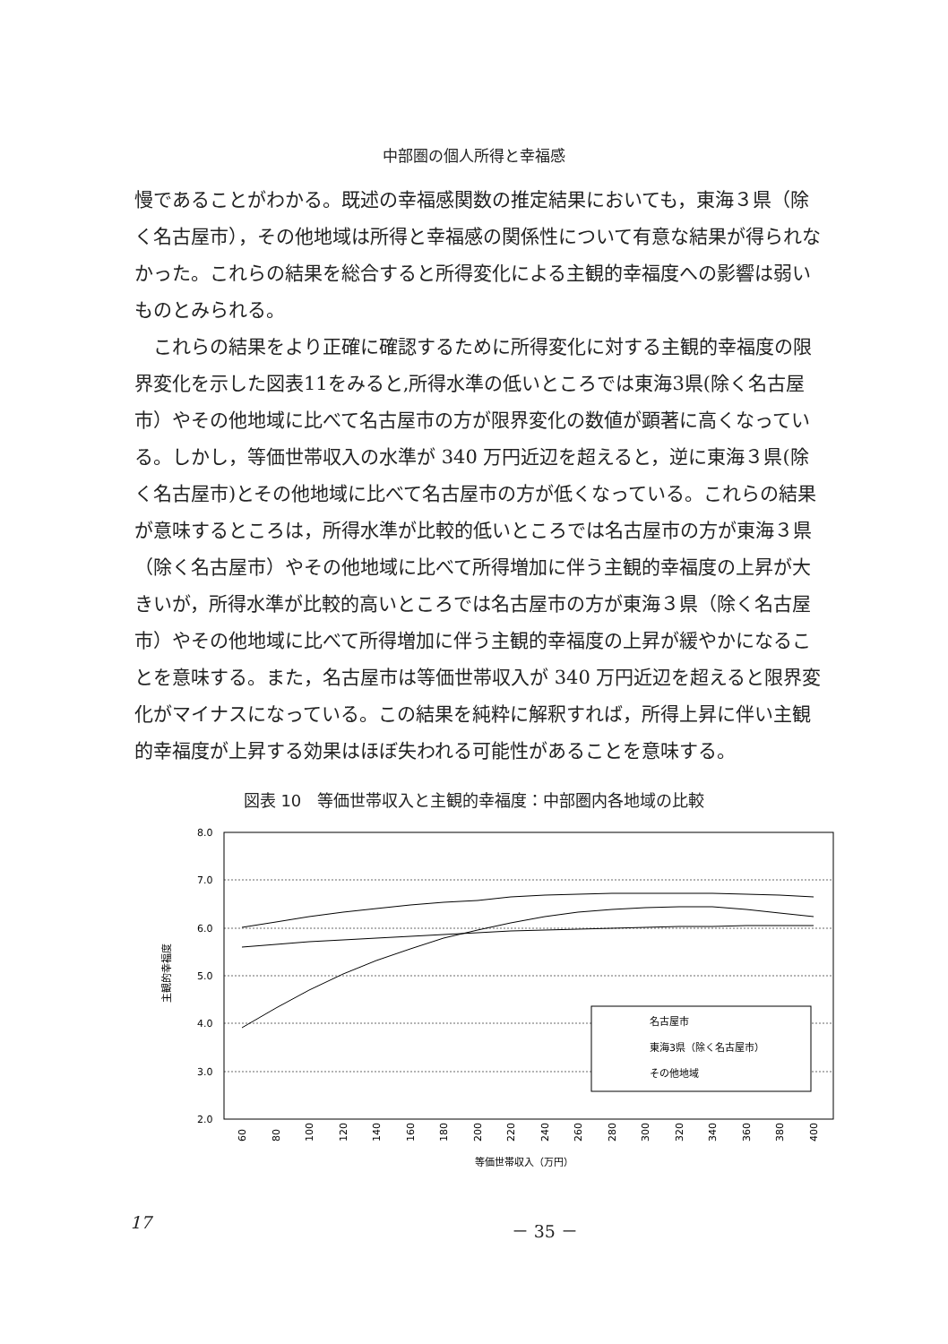中部圏の個人所得と幸福感
慢であることがわかる。既述の幸福感関数の推定結果においても，東海３県（除く名古屋市），その他地域は所得と幸福感の関係性について有意な結果が得られなかった。これらの結果を総合すると所得変化による主観的幸福度への影響は弱いものとみられる。
　これらの結果をより正確に確認するために所得変化に対する主観的幸福度の限界変化を示した図表11をみると,所得水準の低いところでは東海3県(除く名古屋市）やその他地域に比べて名古屋市の方が限界変化の数値が顕著に高くなっている。しかし，等価世帯収入の水準が 340 万円近辺を超えると，逆に東海３県(除く名古屋市)とその他地域に比べて名古屋市の方が低くなっている。これらの結果が意味するところは，所得水準が比較的低いところでは名古屋市の方が東海３県（除く名古屋市）やその他地域に比べて所得増加に伴う主観的幸福度の上昇が大きいが，所得水準が比較的高いところでは名古屋市の方が東海３県（除く名古屋市）やその他地域に比べて所得増加に伴う主観的幸福度の上昇が緩やかになることを意味する。また，名古屋市は等価世帯収入が 340 万円近辺を超えると限界変化がマイナスになっている。この結果を純粋に解釈すれば，所得上昇に伴い主観的幸福度が上昇する効果はほぼ失われる可能性があることを意味する。
図表 10　等価世帯収入と主観的幸福度：中部圏内各地域の比較
8.0
7.0
6.0
5.0
4.0
3.0
2.0
主観的幸福度
名古屋市
東海3県（除く名古屋市）
その他地域
60
80
100
120
140
160
180
200
220
240
260
280
300
320
340
360
380
400
等価世帯収入（万円）
17 － 35 －